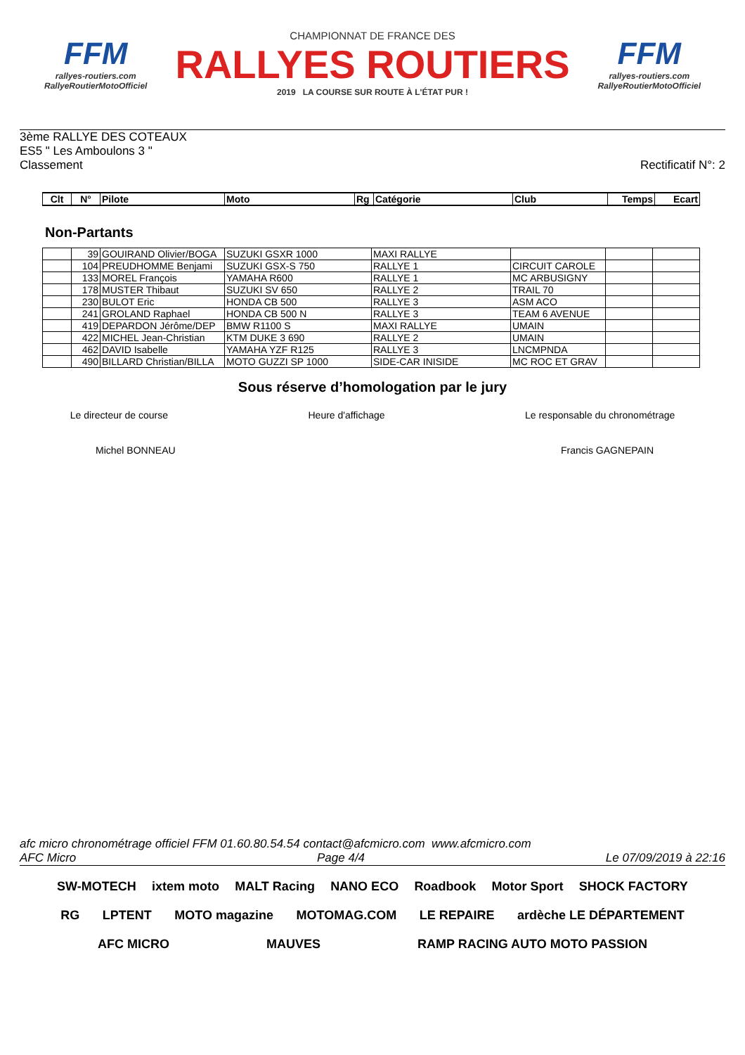FFM
rallyes-routiers.com
RallyeRoutierMotoOfficiel
CHAMPIONNAT DE FRANCE DES
RALLYES ROUTIERS
2019 LA COURSE SUR ROUTE À L'ÉTAT PUR !
FFM
rallyes-routiers.com
RallyeRoutierMotoOfficiel
3ème RALLYE DES COTEAUX
ES5 " Les Amboulons 3 "
Classement Rectificatif N°: 2
| Clt | N° | Pilote | Moto | Rg | Catégorie | Club | Temps | Ecart |
| --- | --- | --- | --- | --- | --- | --- | --- | --- |
Non-Partants
| | 39 | GOUIRAND Olivier/BOGA | SUZUKI GSXR 1000 | MAXI RALLYE | | | |
| | 104 | PREUDHOMME Benjami | SUZUKI GSX-S 750 | RALLYE 1 | CIRCUIT CAROLE | | |
| | 133 | MOREL François | YAMAHA R600 | RALLYE 1 | MC ARBUSIGNY | | |
| | 178 | MUSTER Thibaut | SUZUKI SV 650 | RALLYE 2 | TRAIL 70 | | |
| | 230 | BULOT Eric | HONDA CB 500 | RALLYE 3 | ASM ACO | | |
| | 241 | GROLAND Raphael | HONDA CB 500 N | RALLYE 3 | TEAM 6 AVENUE | | |
| | 419 | DEPARDON Jérôme/DEP | BMW R1100 S | MAXI RALLYE | UMAIN | | |
| | 422 | MICHEL Jean-Christian | KTM DUKE 3 690 | RALLYE 2 | UMAIN | | |
| | 462 | DAVID Isabelle | YAMAHA YZF R125 | RALLYE 3 | LNCMPNDA | | |
| | 490 | BILLARD Christian/BILLA | MOTO GUZZI SP 1000 | SIDE-CAR INISIDE | MC ROC ET GRAV | | |
Sous réserve d’homologation par le jury
Le directeur de course Heure d'affichage Le responsable du chronométrage
Michel BONNEAU Francis GAGNEPAIN
afc micro chronométrage officiel FFM 01.60.80.54.54 contact@afcmicro.com www.afcmicro.com
AFC Micro Page 4/4 Le 07/09/2019 à 22:16
SW-MOTECH ixtem moto MALT Racing NANO ECO Roadbook Motor Sport SHOCK FACTORY RG LPTENT MOTO magazine MOTOMAG.COM LE REPAIRE ardèche LE DÉPARTEMENT AFC MICRO MAUVES RAMP RACING AUTO MOTO PASSION